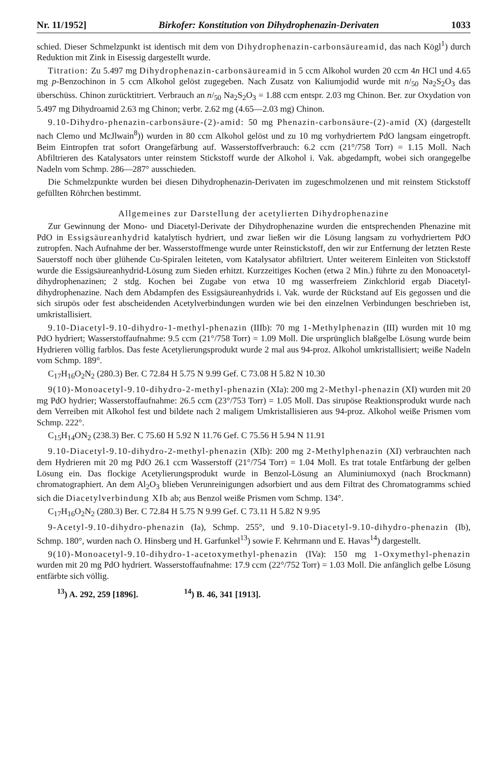Nr. 11/1952] Birkofer: Konstitution von Dihydrophenazin-Derivaten 1033
schied. Dieser Schmelzpunkt ist identisch mit dem von Dihydrophenazin-carbonsäureamid, das nach Kögl<sup>1</sup>) durch Reduktion mit Zink in Eisessig dargestellt wurde.
Titration: Zu 5.497 mg Dihydrophenazin-carbonsäureamid in 5 ccm Alkohol wurden 20 ccm 4n HCl und 4.65 mg p-Benzochinon in 5 ccm Alkohol gelöst zugegeben. Nach Zusatz von Kaliumjodid wurde mit n/<sub>50</sub> Na<sub>2</sub>S<sub>2</sub>O<sub>3</sub> das überschüss. Chinon zurücktitriert. Verbrauch an n/<sub>50</sub> Na<sub>2</sub>S<sub>2</sub>O<sub>3</sub> = 1.88 ccm entspr. 2.03 mg Chinon. Ber. zur Oxydation von 5.497 mg Dihydroamid 2.63 mg Chinon; verbr. 2.62 mg (4.65—2.03 mg) Chinon.
9.10-Dihydro-phenazin-carbonsäure-(2)-amid: 50 mg Phenazin-carbonsäure-(2)-amid (X) (dargestellt nach Clemo und McJlwain<sup>8</sup>)) wurden in 80 ccm Alkohol gelöst und zu 10 mg vorhydriertem PdO langsam eingetropft. Beim Eintropfen trat sofort Orangefärbung auf. Wasserstoffverbrauch: 6.2 ccm (21°/758 Torr) = 1.15 Moll. Nach Abfiltrieren des Katalysators unter reinstem Stickstoff wurde der Alkohol i. Vak. abgedampft, wobei sich orangegelbe Nadeln vom Schmp. 286—287° ausschieden.
Die Schmelzpunkte wurden bei diesen Dihydrophenazin-Derivaten im zugeschmolzenen und mit reinstem Stickstoff gefüllten Röhrchen bestimmt.
Allgemeines zur Darstellung der acetylierten Dihydrophenazine
Zur Gewinnung der Mono- und Diacetyl-Derivate der Dihydrophenazine wurden die entsprechenden Phenazine mit PdO in Essigsäureanhydrid katalytisch hydriert, und zwar ließen wir die Lösung langsam zu vorhydriertem PdO zutropfen. Nach Aufnahme der ber. Wasserstoffmenge wurde unter Reinstickstoff, den wir zur Entfernung der letzten Reste Sauerstoff noch über glühende Cu-Spiralen leiteten, vom Katalysator abfiltriert. Unter weiterem Einleiten von Stickstoff wurde die Essigsäureanhydrid-Lösung zum Sieden erhitzt. Kurzzeitiges Kochen (etwa 2 Min.) führte zu den Monoacetyl-dihydrophenazinen; 2 stdg. Kochen bei Zugabe von etwa 10 mg wasserfreiem Zinkchlorid ergab Diacetyl-dihydrophenazine. Nach dem Abdampfen des Essigsäureanhydrids i. Vak. wurde der Rückstand auf Eis gegossen und die sich sirupös oder fest abscheidenden Acetylverbindungen wurden wie bei den einzelnen Verbindungen beschrieben ist, umkristallisiert.
9.10-Diacetyl-9.10-dihydro-1-methyl-phenazin (IIIb): 70 mg 1-Methylphenazin (III) wurden mit 10 mg PdO hydriert; Wasserstoffaufnahme: 9.5 ccm (21°/758 Torr) = 1.09 Moll. Die ursprünglich blaßgelbe Lösung wurde beim Hydrieren völlig farblos. Das feste Acetylierungsprodukt wurde 2 mal aus 94-proz. Alkohol umkristallisiert; weiße Nadeln vom Schmp. 189°.
C<sub>17</sub>H<sub>16</sub>O<sub>2</sub>N<sub>2</sub> (280.3) Ber. C 72.84 H 5.75 N 9.99 Gef. C 73.08 H 5.82 N 10.30
9(10)-Monoacetyl-9.10-dihydro-2-methyl-phenazin (XIa): 200 mg 2-Methyl-phenazin (XI) wurden mit 20 mg PdO hydrier; Wasserstoffaufnahme: 26.5 ccm (23°/753 Torr) = 1.05 Moll. Das sirupöse Reaktionsprodukt wurde nach dem Verreiben mit Alkohol fest und bildete nach 2 maligem Umkristallisieren aus 94-proz. Alkohol weiße Prismen vom Schmp. 222°.
C<sub>15</sub>H<sub>14</sub>ON<sub>2</sub> (238.3) Ber. C 75.60 H 5.92 N 11.76 Gef. C 75.56 H 5.94 N 11.91
9.10-Diacetyl-9.10-dihydro-2-methyl-phenazin (XIb): 200 mg 2-Methylphenazin (XI) verbrauchten nach dem Hydrieren mit 20 mg PdO 26.1 ccm Wasserstoff (21°/754 Torr) = 1.04 Moll. Es trat totale Entfärbung der gelben Lösung ein. Das flockige Acetylierungsprodukt wurde in Benzol-Lösung an Aluminiumoxyd (nach Brockmann) chromatographiert. An dem Al<sub>2</sub>O<sub>3</sub> blieben Verunreinigungen adsorbiert und aus dem Filtrat des Chromatogramms schied sich die Diacetylverbindung XIb ab; aus Benzol weiße Prismen vom Schmp. 134°.
C<sub>17</sub>H<sub>16</sub>O<sub>2</sub>N<sub>2</sub> (280.3) Ber. C 72.84 H 5.75 N 9.99 Gef. C 73.11 H 5.82 N 9.95
9-Acetyl-9.10-dihydro-phenazin (Ia), Schmp. 255°, und 9.10-Diacetyl-9.10-dihydro-phenazin (Ib), Schmp. 180°, wurden nach O. Hinsberg und H. Garfunkel<sup>13</sup>) sowie F. Kehrmann und E. Havas<sup>14</sup>) dargestellt.
9(10)-Monoacetyl-9.10-dihydro-1-acetoxymethyl-phenazin (IVa): 150 mg 1-Oxymethyl-phenazin wurden mit 20 mg PdO hydriert. Wasserstoffaufnahme: 17.9 ccm (22°/752 Torr) = 1.03 Moll. Die anfänglich gelbe Lösung entfärbte sich völlig.
<sup>13</sup>) A. 292, 259 [1896]. <sup>14</sup>) B. 46, 341 [1913].